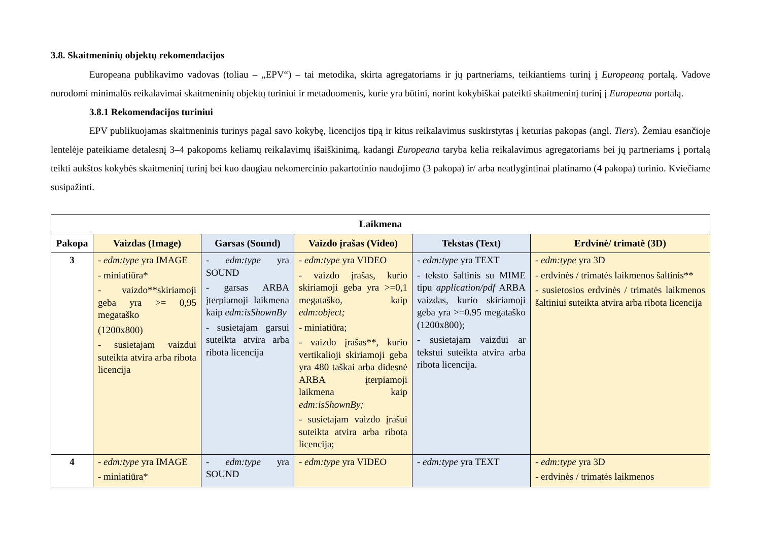3.8. Skaitmeninių objektų rekomendacijos
Europeana publikavimo vadovas (toliau – „EPV“) – tai metodika, skirta agregatoriams ir jų partneriams, teikiantiems turinį į Europeaną portalą. Vadove nurodomi minimalūs reikalavimai skaitmeninių objektų turiniui ir metaduomenis, kurie yra būtini, norint kokybiškai pateikti skaitmeninį turinį į Europeana portalą.
3.8.1 Rekomendacijos turiniui
EPV publikuojamas skaitmeninis turinys pagal savo kokybę, licencijos tipą ir kitus reikalavimus suskirstytas į keturias pakopas (angl. Tiers). Žemiau esančioje lentelėje pateikiame detalesnį 3–4 pakopoms keliamų reikalavimų išaiškinimą, kadangi Europeana taryba kelia reikalavimus agregatoriams bei jų partneriams į portalą teikti aukštos kokybės skaitmeninį turinį bei kuo daugiau nekomercinio pakartotinio naudojimo (3 pakopa) ir/ arba neatlygintinai platinamo (4 pakopa) turinio. Kviečiame susipažinti.
| Laikmena | | | | | |
| --- | --- | --- | --- | --- | --- |
| Pakopa | Vaizdas (Image) | Garsas (Sound) | Vaizdo įrašas (Video) | Tekstas (Text) | Erdvinė/ trimatė (3D) |
| 3 | - edm:type yra IMAGE - miniatiūra* - vaizdo**skiriamoji geba yra >= 0,95 megataško (1200x800) - susietajam vaizdui suteikta atvira arba ribota licencija | - edm:type yra SOUND - garsas ARBA įterpiamoji laikmena kaip edm:isShownBy - susietajam garsui suteikta atvira arba ribota licencija | - edm:type yra VIDEO - vaizdo įrašas, kurio skiriamoji geba yra >=0,1 megataško, kaip edm:object; - miniatiūra; - vaizdo įrašas**, kurio vertikalioji skiriamoji geba yra 480 taškai arba didesnė ARBA įterpiamoji laikmena kaip edm:isShownBy; - susietajam vaizdo įrašui suteikta atvira arba ribota licencija; | - edm:type yra TEXT - teksto šaltinis su MIME tipu application/pdf ARBA vaizdas, kurio skiriamoji geba yra >=0.95 megataško (1200x800); - susietajam vaizdui ar tekstui suteikta atvira arba ribota licencija. | - edm:type yra 3D - erdvinės / trimatės laikmenos šaltinis** - susietosios erdvinės / trimatės laikmenos šaltiniui suteikta atvira arba ribota licencija |
| 4 | - edm:type yra IMAGE - miniatiūra* | - edm:type yra SOUND | - edm:type yra VIDEO | - edm:type yra TEXT | - edm:type yra 3D - erdvinės / trimatės laikmenos |